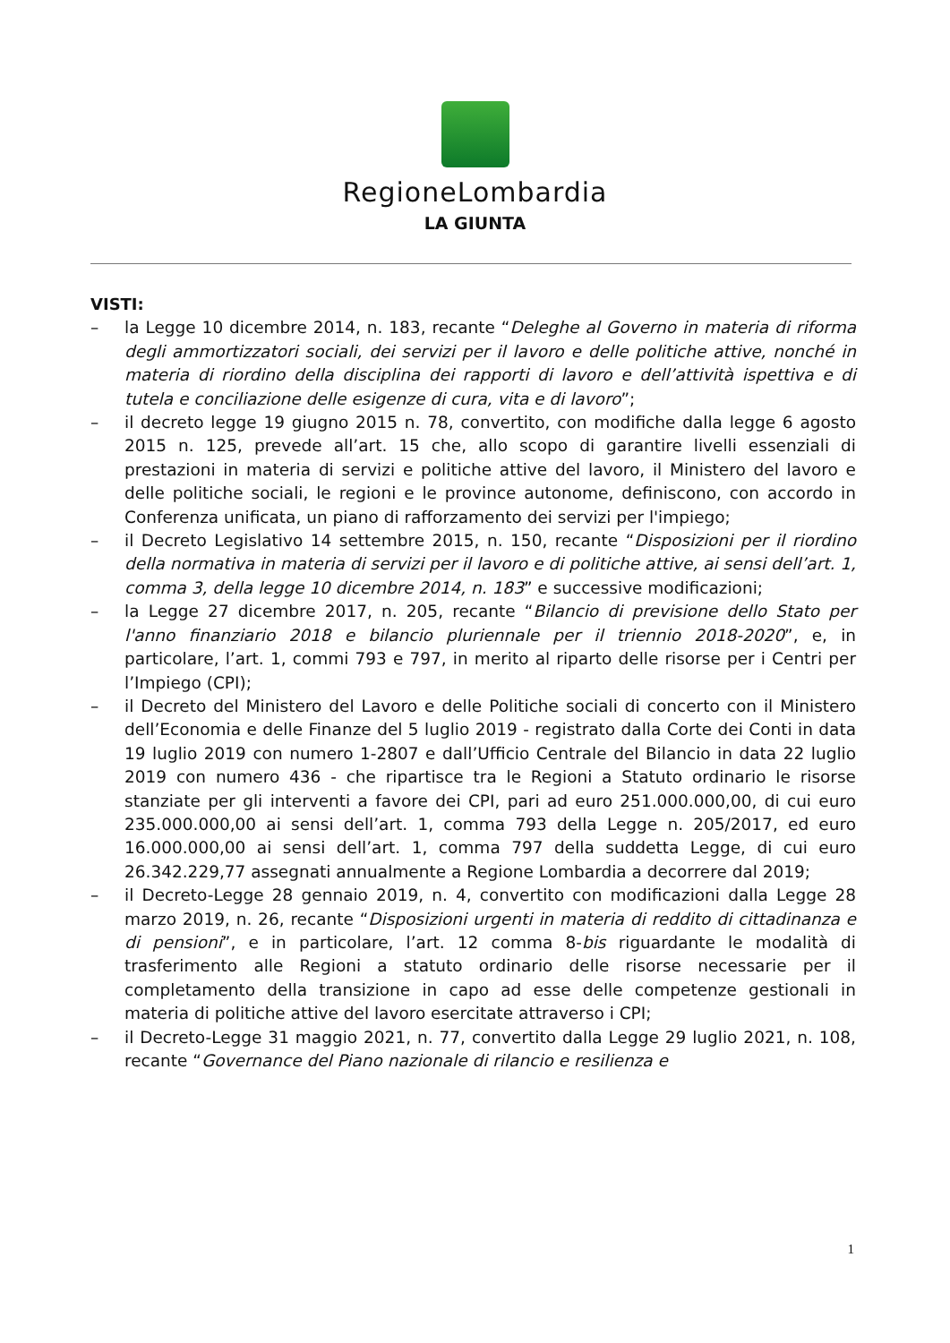RegioneLombardia
LA GIUNTA
VISTI:
– la Legge 10 dicembre 2014, n. 183, recante “Deleghe al Governo in materia di riforma degli ammortizzatori sociali, dei servizi per il lavoro e delle politiche attive, nonché in materia di riordino della disciplina dei rapporti di lavoro e dell’attività ispettiva e di tutela e conciliazione delle esigenze di cura, vita e di lavoro”;
– il decreto legge 19 giugno 2015 n. 78, convertito, con modifiche dalla legge 6 agosto 2015 n. 125, prevede all’art. 15 che, allo scopo di garantire livelli essenziali di prestazioni in materia di servizi e politiche attive del lavoro, il Ministero del lavoro e delle politiche sociali, le regioni e le province autonome, definiscono, con accordo in Conferenza unificata, un piano di rafforzamento dei servizi per l'impiego;
– il Decreto Legislativo 14 settembre 2015, n. 150, recante “Disposizioni per il riordino della normativa in materia di servizi per il lavoro e di politiche attive, ai sensi dell’art. 1, comma 3, della legge 10 dicembre 2014, n. 183” e successive modificazioni;
– la Legge 27 dicembre 2017, n. 205, recante “Bilancio di previsione dello Stato per l'anno finanziario 2018 e bilancio pluriennale per il triennio 2018-2020”, e, in particolare, l’art. 1, commi 793 e 797, in merito al riparto delle risorse per i Centri per l’Impiego (CPI);
– il Decreto del Ministero del Lavoro e delle Politiche sociali di concerto con il Ministero dell’Economia e delle Finanze del 5 luglio 2019 - registrato dalla Corte dei Conti in data 19 luglio 2019 con numero 1-2807 e dall’Ufficio Centrale del Bilancio in data 22 luglio 2019 con numero 436 - che ripartisce tra le Regioni a Statuto ordinario le risorse stanziate per gli interventi a favore dei CPI, pari ad euro 251.000.000,00, di cui euro 235.000.000,00 ai sensi dell’art. 1, comma 793 della Legge n. 205/2017, ed euro 16.000.000,00 ai sensi dell’art. 1, comma 797 della suddetta Legge, di cui euro 26.342.229,77 assegnati annualmente a Regione Lombardia a decorrere dal 2019;
– il Decreto-Legge 28 gennaio 2019, n. 4, convertito con modificazioni dalla Legge 28 marzo 2019, n. 26, recante “Disposizioni urgenti in materia di reddito di cittadinanza e di pensioni”, e in particolare, l’art. 12 comma 8-bis riguardante le modalità di trasferimento alle Regioni a statuto ordinario delle risorse necessarie per il completamento della transizione in capo ad esse delle competenze gestionali in materia di politiche attive del lavoro esercitate attraverso i CPI;
– il Decreto-Legge 31 maggio 2021, n. 77, convertito dalla Legge 29 luglio 2021, n. 108, recante “Governance del Piano nazionale di rilancio e resilienza e
1